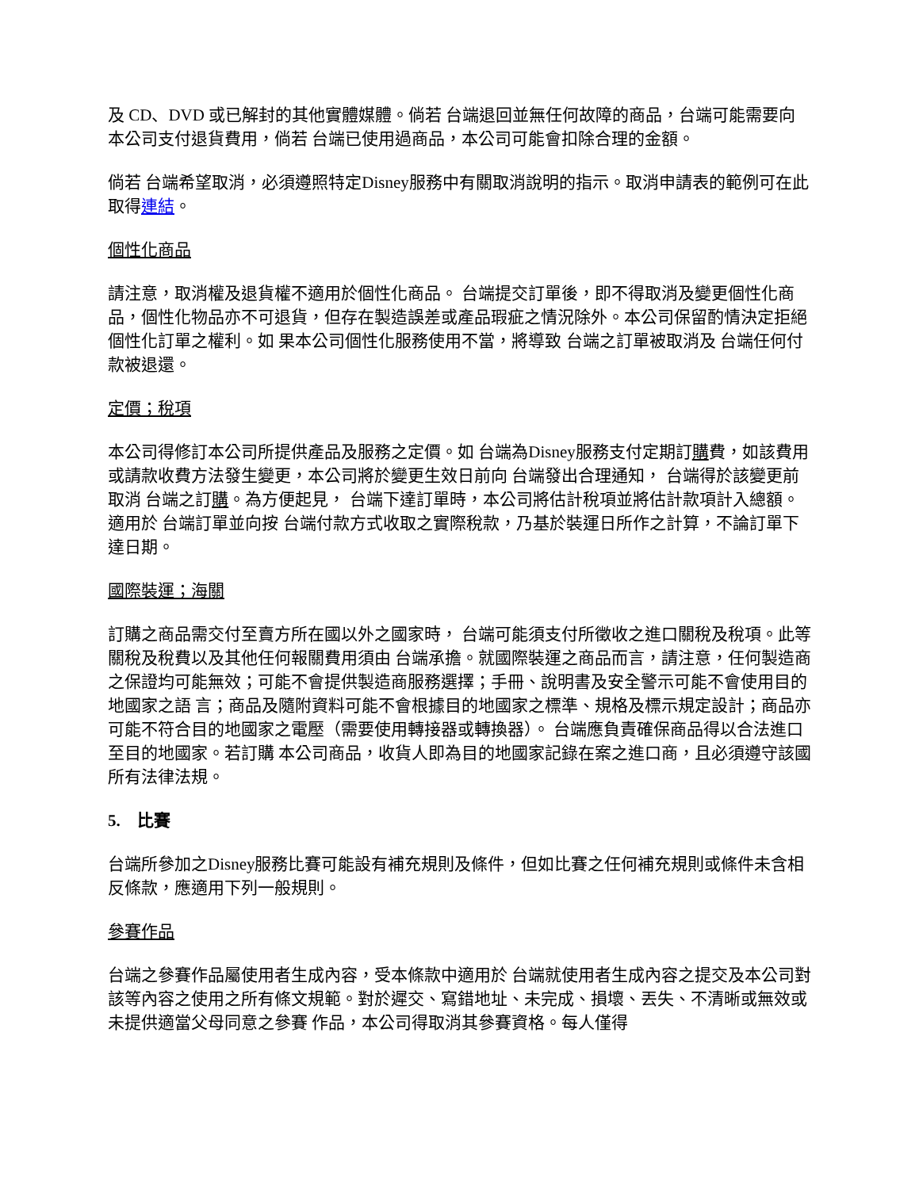及 CD、DVD 或已解封的其他實體媒體。倘若 台端退回並無任何故障的商品，台端可能需要向本公司支付退貨費用，倘若 台端已使用過商品，本公司可能會扣除合理的金額。
倘若 台端希望取消，必須遵照特定Disney服務中有關取消說明的指示。取消申請表的範例可在此取得連結。
個性化商品
請注意，取消權及退貨權不適用於個性化商品。 台端提交訂單後，即不得取消及變更個性化商品，個性化物品亦不可退貨，但存在製造誤差或產品瑕疵之情況除外。本公司保留酌情決定拒絕個性化訂單之權利。如 果本公司個性化服務使用不當，將導致 台端之訂單被取消及 台端任何付款被退還。
定價；稅項
本公司得修訂本公司所提供產品及服務之定價。如 台端為Disney服務支付定期訂購費，如該費用或請款收費方法發生變更，本公司將於變更生效日前向 台端發出合理通知， 台端得於該變更前取消 台端之訂購。為方便起見， 台端下達訂單時，本公司將估計稅項並將估計款項計入總額。適用於 台端訂單並向按 台端付款方式收取之實際稅款，乃基於裝運日所作之計算，不論訂單下達日期。
國際裝運；海關
訂購之商品需交付至賣方所在國以外之國家時， 台端可能須支付所徵收之進口關稅及稅項。此等關稅及稅費以及其他任何報關費用須由 台端承擔。就國際裝運之商品而言，請注意，任何製造商之保證均可能無效；可能不會提供製造商服務選擇；手冊、說明書及安全警示可能不會使用目的地國家之語 言；商品及隨附資料可能不會根據目的地國家之標準、規格及標示規定設計；商品亦可能不符合目的地國家之電壓（需要使用轉接器或轉換器）。 台端應負責確保商品得以合法進口至目的地國家。若訂購 本公司商品，收貨人即為目的地國家記錄在案之進口商，且必須遵守該國所有法律法規。
5. 比賽
台端所參加之Disney服務比賽可能設有補充規則及條件，但如比賽之任何補充規則或條件未含相反條款，應適用下列一般規則。
參賽作品
台端之參賽作品屬使用者生成內容，受本條款中適用於 台端就使用者生成內容之提交及本公司對該等內容之使用之所有條文規範。對於遲交、寫錯地址、未完成、損壞、丟失、不清晰或無效或未提供適當父母同意之參賽 作品，本公司得取消其參賽資格。每人僅得